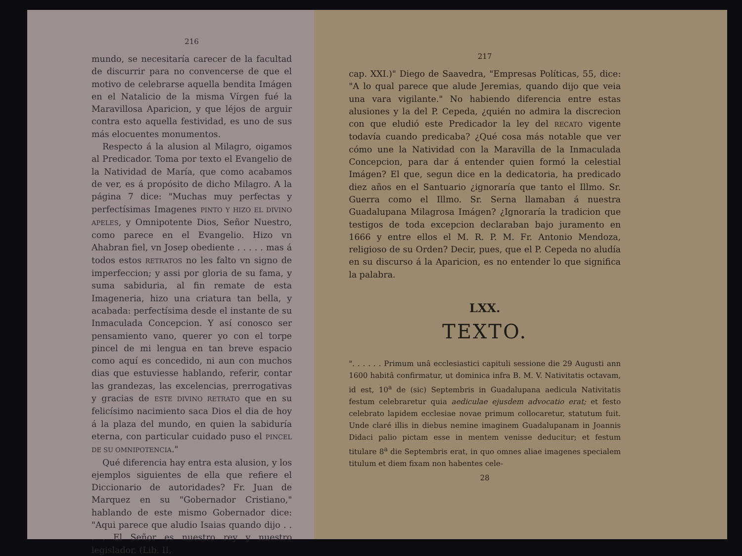216
mundo, se necesitaría carecer de la facultad de discurrir para no convencerse de que el motivo de celebrarse aquella bendita Imágen en el Natalicio de la misma Vírgen fué la Maravillosa Aparicion, y que léjos de arguir contra esto aquella festividad, es uno de sus más elocuentes monumentos.
Respecto á la alusion al Milagro, oigamos al Predicador. Toma por texto el Evangelio de la Natividad de María, que como acabamos de ver, es á propósito de dicho Milagro. A la página 7 dice: "Muchas muy perfectas y perfectísimas Imagenes PINTO Y HIZO EL DIVINO APELES, y Omnipotente Dios, Señor Nuestro, como parece en el Evangelio. Hizo vn Ahabran fiel, vn Josep obediente . . . . . mas á todos estos RETRATOS no les falto vn signo de imperfeccion; y assi por gloria de su fama, y suma sabiduria, al fin remate de esta Imageneria, hizo una criatura tan bella, y acabada: perfectísima desde el instante de su Inmaculada Concepcion. Y así conosco ser pensamiento vano, querer yo con el torpe pincel de mi lengua en tan breve espacio como aquí es concedido, ni aun con muchos dias que estuviesse hablando, referir, contar las grandezas, las excelencias, prerrogativas y gracias de ESTE DIVINO RETRATO que en su felicísimo nacimiento saca Dios el dia de hoy á la plaza del mundo, en quien la sabiduría eterna, con particular cuidado puso el PINCEL DE SU OMNIPOTENCIA."
Qué diferencia hay entra esta alusion, y los ejemplos siguientes de ella que refiere el Diccionario de autoridades? Fr. Juan de Marquez en su "Gobernador Cristiano," hablando de este mismo Gobernador dice: "Aqui parece que aludio Isaias quando dijo . . . . El Señor es nuestro rey y nuestro legislador. (Lib. II,
217
cap. XXI.)" Diego de Saavedra, "Empresas Políticas, 55, dice: "A lo qual parece que alude Jeremias, quando dijo que veia una vara vigilante." No habiendo diferencia entre estas alusiones y la del P. Cepeda, ¿quién no admira la discrecion con que eludió este Predicador la ley del RECATO vigente todavía cuando predicaba? ¿Qué cosa más notable que ver cómo une la Natividad con la Maravilla de la Inmaculada Concepcion, para dar á entender quien formó la celestial Imágen? El que, segun dice en la dedicatoria, ha predicado diez años en el Santuario ¿ignoraría que tanto el Illmo. Sr. Guerra como el Illmo. Sr. Serna llamaban á nuestra Guadalupana Milagrosa Imágen? ¿Ignoraría la tradicion que testigos de toda excepcion declaraban bajo juramento en 1666 y entre ellos el M. R. P. M. Fr. Antonio Mendoza, religioso de su Orden? Decir, pues, que el P. Cepeda no aludía en su discurso á la Aparicion, es no entender lo que significa la palabra.
LXX.
TEXTO.
". . . . . . Primum unâ ecclesiastici capituli sessione die 29 Augusti ann 1600 habitâ confirmatur, ut dominica infra B. M. V. Nativitatis octavam, id est, 10<sup>a</sup> de (sic) Septembris in Guadalupana aedicula Nativitatis festum celebraretur quia aediculae ejusdem advocatio erat; et festo celebrato lapidem ecclesiae novae primum collocaretur, statutum fuit. Unde claré illis in diebus nemine imaginem Guadalupanam in Joannis Didaci palio pictam esse in mentem venisse deducitur; et festum titulare 8<sup>a</sup> die Septembris erat, in quo omnes aliae imagenes specialem titulum et diem fixam non habentes cele-
28